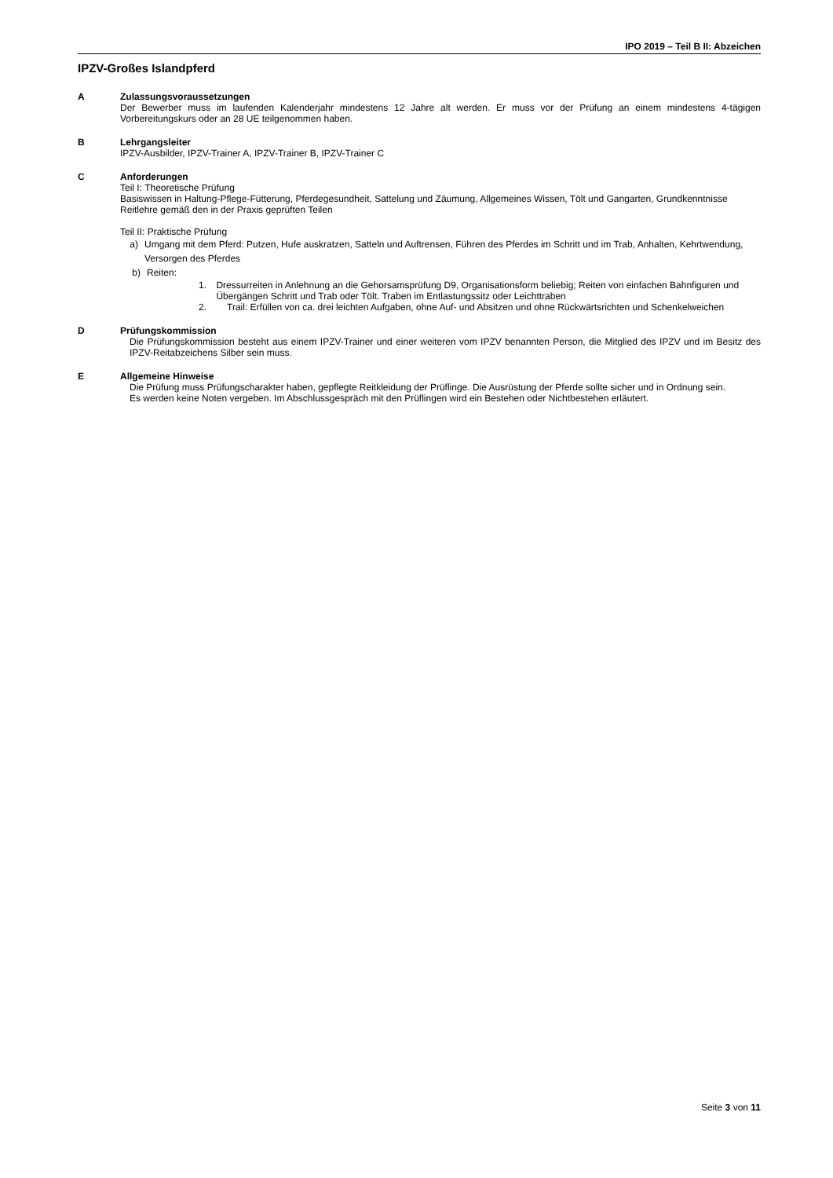IPO 2019 – Teil B II: Abzeichen
IPZV-Großes Islandpferd
A Zulassungsvoraussetzungen
Der Bewerber muss im laufenden Kalenderjahr mindestens 12 Jahre alt werden. Er muss vor der Prüfung an einem mindestens 4-tägigen Vorbereitungskurs oder an 28 UE teilgenommen haben.
B Lehrgangsleiter
IPZV-Ausbilder, IPZV-Trainer A, IPZV-Trainer B, IPZV-Trainer C
C Anforderungen
Teil I: Theoretische Prüfung
Basiswissen in Haltung-Pflege-Fütterung, Pferdegesundheit, Sattelung und Zäumung, Allgemeines Wissen, Tölt und Gangarten, Grundkenntnisse Reitlehre gemäß den in der Praxis geprüften Teilen
Teil II: Praktische Prüfung
a) Umgang mit dem Pferd: Putzen, Hufe auskratzen, Satteln und Auftrensen, Führen des Pferdes im Schritt und im Trab, Anhalten, Kehrtwendung, Versorgen des Pferdes
b) Reiten:
1. Dressurreiten in Anlehnung an die Gehorsamsprüfung D9, Organisationsform beliebig; Reiten von einfachen Bahnfiguren und Übergängen Schritt und Trab oder Tölt. Traben im Entlastungssitz oder Leichttraben
2. Trail: Erfüllen von ca. drei leichten Aufgaben, ohne Auf- und Absitzen und ohne Rückwärtsrichten und Schenkelweichen
D Prüfungskommission
Die Prüfungskommission besteht aus einem IPZV-Trainer und einer weiteren vom IPZV benannten Person, die Mitglied des IPZV und im Besitz des IPZV-Reitabzeichens Silber sein muss.
E Allgemeine Hinweise
Die Prüfung muss Prüfungscharakter haben, gepflegte Reitkleidung der Prüflinge. Die Ausrüstung der Pferde sollte sicher und in Ordnung sein.
Es werden keine Noten vergeben. Im Abschlussgespräch mit den Prüflingen wird ein Bestehen oder Nichtbestehen erläutert.
Seite 3 von 11